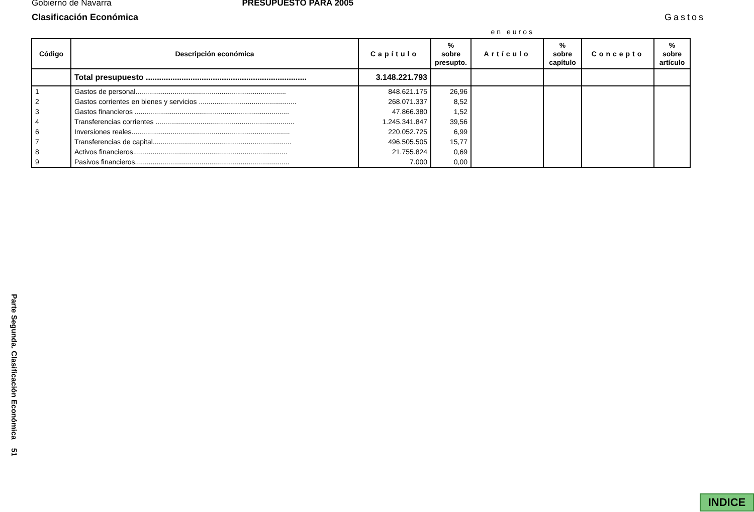Gobierno de Navarra PRESUPUESTO PARA 2005
Clasificación Económica Gastos
en euros
| Código | Descripción económica | Capítulo | % sobre presupto. | Artículo | % sobre capítulo | Concepto | % sobre artículo |
| --- | --- | --- | --- | --- | --- | --- | --- |
| | Total presupuesto ........................................................................ | 3.148.221.793 | | | | | |
| 1 | Gastos de personal............................................................................. | 848.621.175 | 26,96 | | | | |
| 2 | Gastos corrientes en bienes y servicios .................................................. | 268.071.337 | 8,52 | | | | |
| 3 | Gastos financieros ............................................................................... | 47.866.380 | 1,52 | | | | |
| 4 | Transferencias corrientes ....................................................................... | 1.245.341.847 | 39,56 | | | | |
| 6 | Inversiones reales................................................................................. | 220.052.725 | 6,99 | | | | |
| 7 | Transferencias de capital....................................................................... | 496.505.505 | 15,77 | | | | |
| 8 | Activos financieros............................................................................... | 21.755.824 | 0,69 | | | | |
| 9 | Pasivos financieros............................................................................... | 7.000 | 0,00 | | | | |
Parte Segunda. Clasificación Económica 51
INDICE